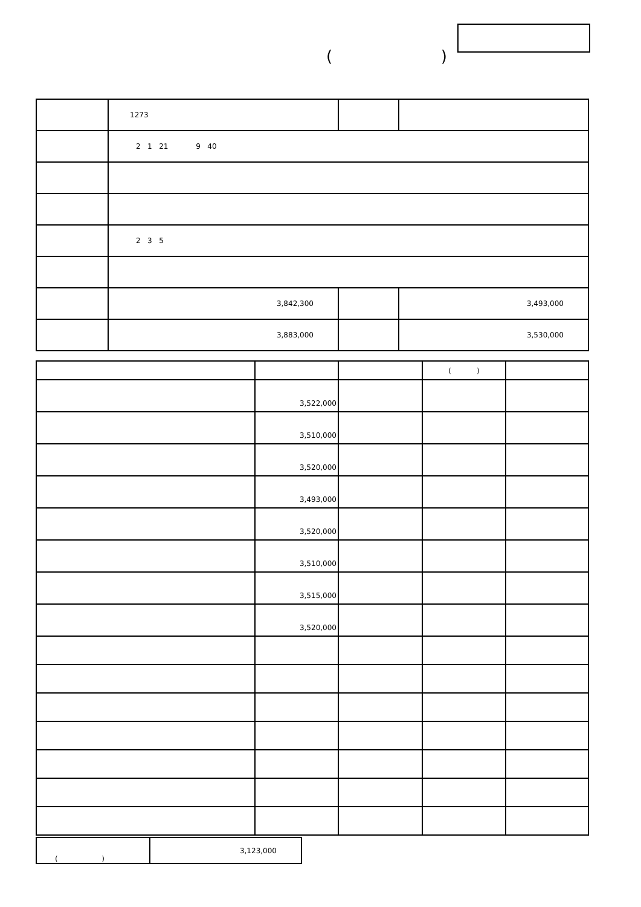()
| | 1273 | | |
| | 2 1 21 9 40 | | |
| | 2 3 5 | | |
| | 3,842,300 | | 3,493,000 |
| | 3,883,000 | | 3,530,000 |
| | | | ( ) | |
| | 3,522,000 | | | |
| | 3,510,000 | | | |
| | 3,520,000 | | | |
| | 3,493,000 | | | |
| | 3,520,000 | | | |
| | 3,510,000 | | | |
| | 3,515,000 | | | |
| | 3,520,000 | | | |
| ( ) | 3,123,000 |